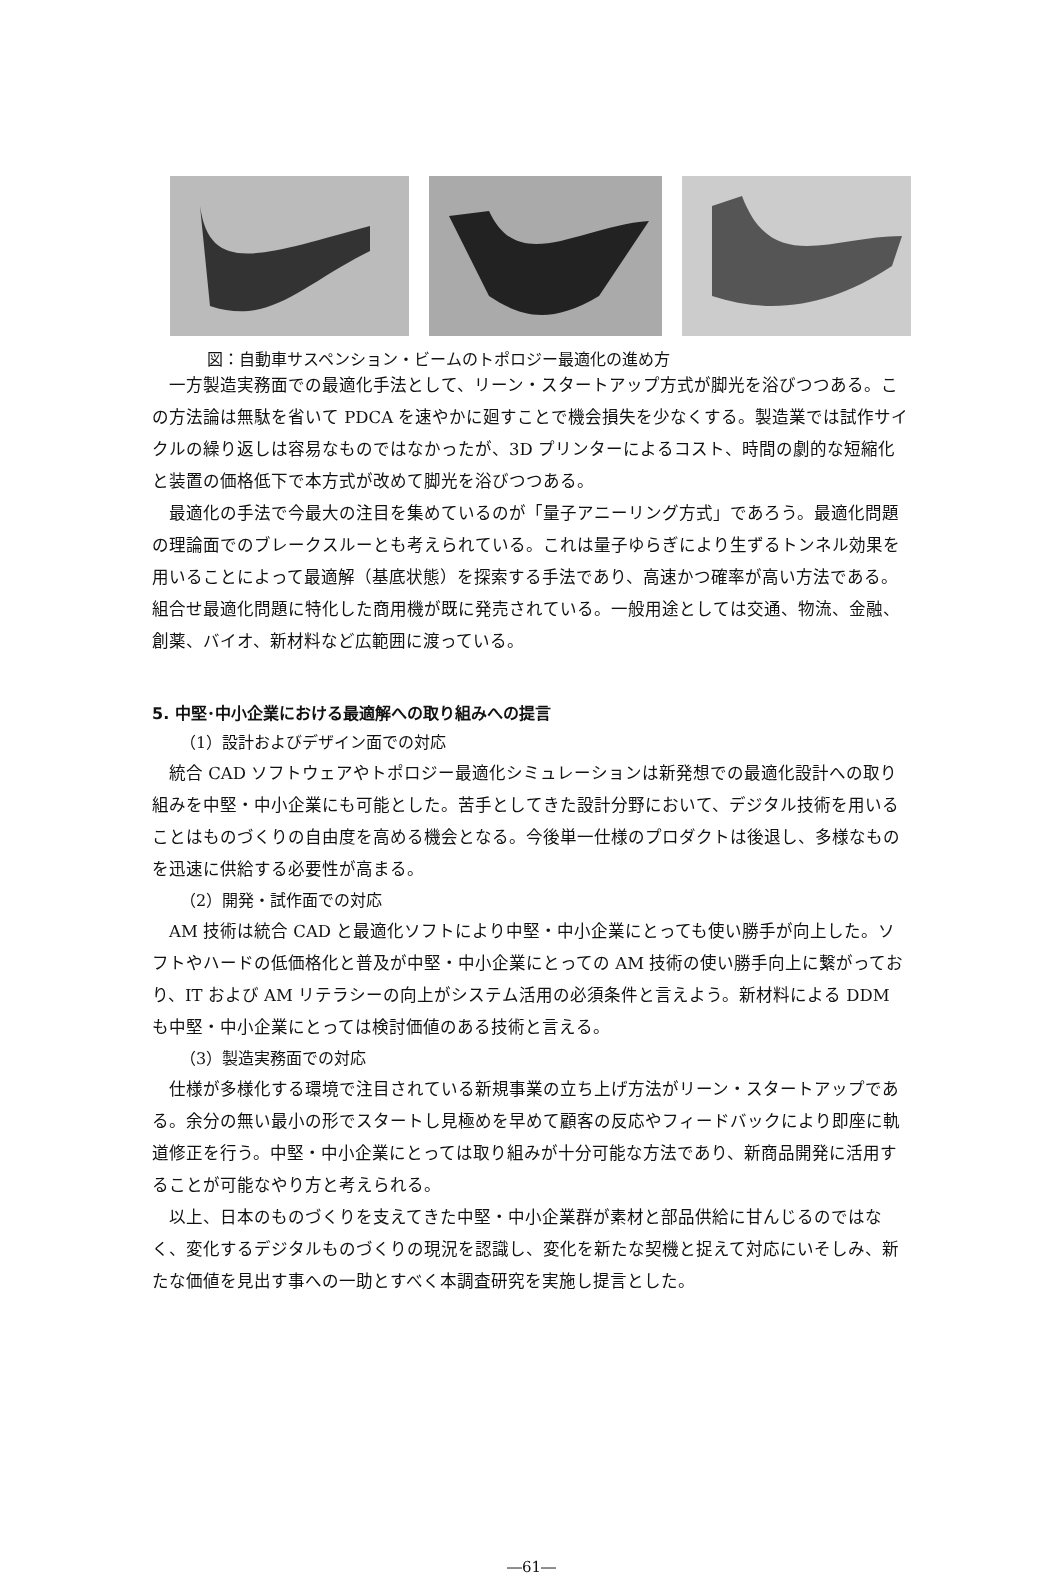図：自動車サスペンション・ビームのトポロジー最適化の進め方
一方製造実務面での最適化手法として、リーン・スタートアップ方式が脚光を浴びつつある。この方法論は無駄を省いて PDCA を速やかに廻すことで機会損失を少なくする。製造業では試作サイクルの繰り返しは容易なものではなかったが、3D プリンターによるコスト、時間の劇的な短縮化と装置の価格低下で本方式が改めて脚光を浴びつつある。
最適化の手法で今最大の注目を集めているのが「量子アニーリング方式」であろう。最適化問題の理論面でのブレークスルーとも考えられている。これは量子ゆらぎにより生ずるトンネル効果を用いることによって最適解（基底状態）を探索する手法であり、高速かつ確率が高い方法である。組合せ最適化問題に特化した商用機が既に発売されている。一般用途としては交通、物流、金融、創薬、バイオ、新材料など広範囲に渡っている。
5. 中堅･中小企業における最適解への取り組みへの提言
（1）設計およびデザイン面での対応
統合 CAD ソフトウェアやトポロジー最適化シミュレーションは新発想での最適化設計への取り組みを中堅・中小企業にも可能とした。苦手としてきた設計分野において、デジタル技術を用いることはものづくりの自由度を高める機会となる。今後単一仕様のプロダクトは後退し、多様なものを迅速に供給する必要性が高まる。
（2）開発・試作面での対応
AM 技術は統合 CAD と最適化ソフトにより中堅・中小企業にとっても使い勝手が向上した。ソフトやハードの低価格化と普及が中堅・中小企業にとっての AM 技術の使い勝手向上に繋がっており、IT および AM リテラシーの向上がシステム活用の必須条件と言えよう。新材料による DDM も中堅・中小企業にとっては検討価値のある技術と言える。
（3）製造実務面での対応
仕様が多様化する環境で注目されている新規事業の立ち上げ方法がリーン・スタートアップである。余分の無い最小の形でスタートし見極めを早めて顧客の反応やフィードバックにより即座に軌道修正を行う。中堅・中小企業にとっては取り組みが十分可能な方法であり、新商品開発に活用することが可能なやり方と考えられる。
以上、日本のものづくりを支えてきた中堅・中小企業群が素材と部品供給に甘んじるのではなく、変化するデジタルものづくりの現況を認識し、変化を新たな契機と捉えて対応にいそしみ、新たな価値を見出す事への一助とすべく本調査研究を実施し提言とした。
―61―